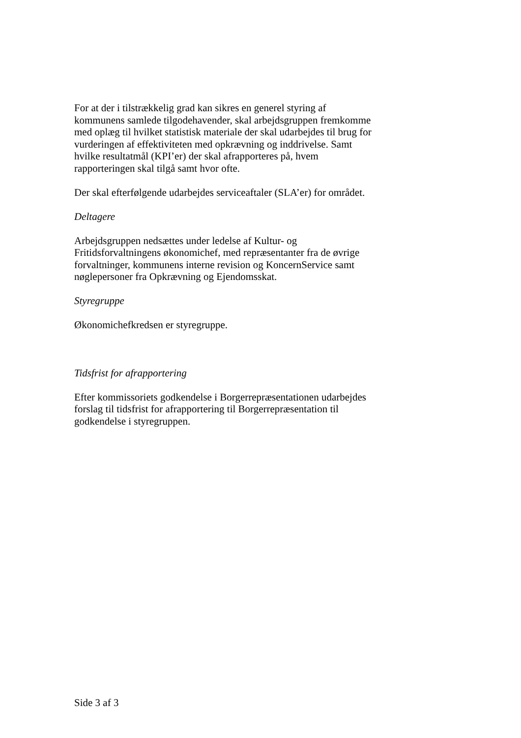For at der i tilstrækkelig grad kan sikres en generel styring af kommunens samlede tilgodehavender, skal arbejdsgruppen fremkomme med oplæg til hvilket statistisk materiale der skal udarbejdes til brug for vurderingen af effektiviteten med opkrævning og inddrivelse. Samt hvilke resultatmål (KPI’er) der skal afrapporteres på, hvem rapporteringen skal tilgå samt hvor ofte.
Der skal efterfølgende udarbejdes serviceaftaler (SLA’er) for området.
Deltagere
Arbejdsgruppen nedsættes under ledelse af Kultur- og Fritidsforvaltningens økonomichef, med repræsentanter fra de øvrige forvaltninger, kommunens interne revision og KoncernService samt nøglepersoner fra Opkrævning og Ejendomsskat.
Styregruppe
Økonomichefkredsen er styregruppe.
Tidsfrist for afrapportering
Efter kommissoriets godkendelse i Borgerrepræsentationen udarbejdes forslag til tidsfrist for afrapportering til Borgerrepræsentation til godkendelse i styregruppen.
Side 3 af 3